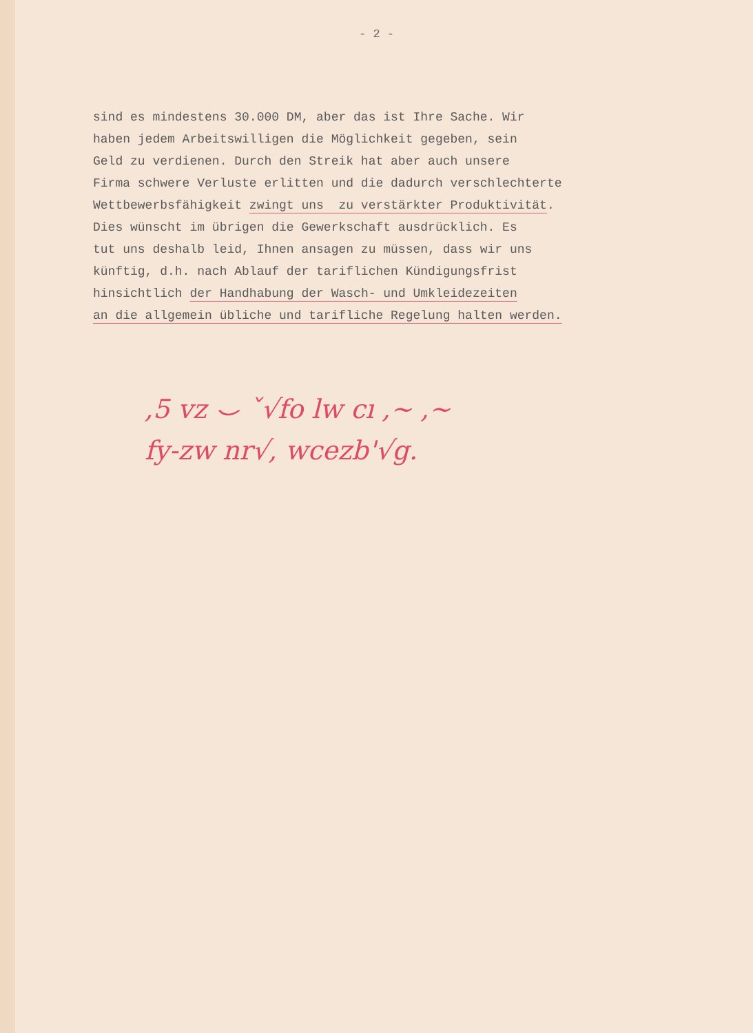- 2 -
sind es mindestens 30.000 DM, aber das ist Ihre Sache. Wir haben jedem Arbeitswilligen die Möglichkeit gegeben, sein Geld zu verdienen. Durch den Streik hat aber auch unsere Firma schwere Verluste erlitten und die dadurch verschlechterte Wettbewerbsfähigkeit zwingt uns zu verstärkter Produktivität. Dies wünscht im übrigen die Gewerkschaft ausdrücklich. Es tut uns deshalb leid, Ihnen ansagen zu müssen, dass wir uns künftig, d.h. nach Ablauf der tariflichen Kündigungsfrist hinsichtlich der Handhabung der Wasch- und Umkleidezeiten an die allgemein übliche und tarifliche Regelung halten werden.
,5 vz ⌣ ˇ√fo lw cı ,~ ,~
fy-zw nr√, wcezb'√g.